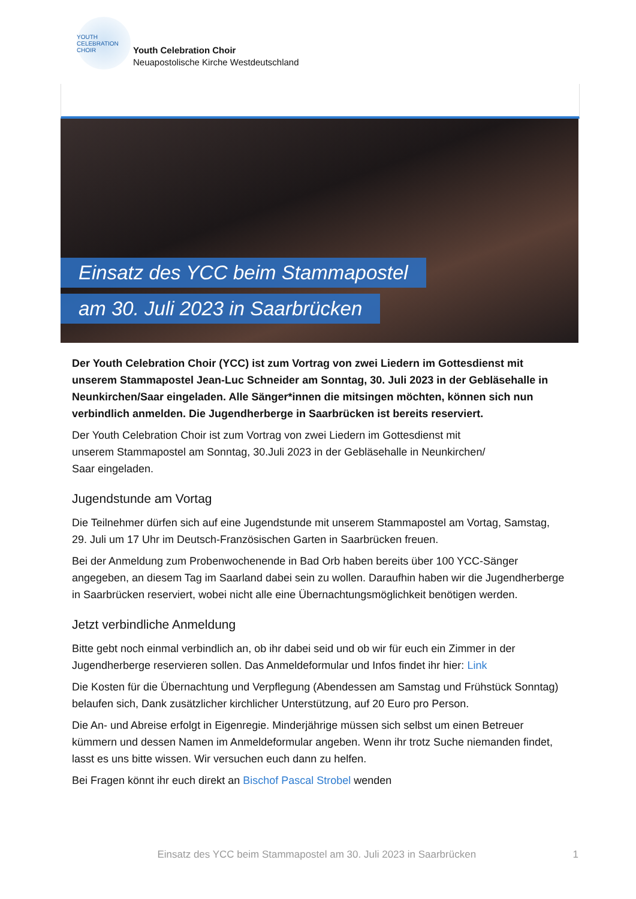YOUTH CELEBRATION CHOIR
Youth Celebration Choir
Neuapostolische Kirche Westdeutschland
Einsatz des YCC beim Stammapostel
am 30. Juli 2023 in Saarbrücken
Der Youth Celebration Choir (YCC) ist zum Vortrag von zwei Liedern im Gottesdienst mit unserem Stammapostel Jean-Luc Schneider am Sonntag, 30. Juli 2023 in der Gebläsehalle in Neunkirchen/Saar eingeladen. Alle Sänger*innen die mitsingen möchten, können sich nun verbindlich anmelden. Die Jugendherberge in Saarbrücken ist bereits reserviert.
Der Youth Celebration Choir ist zum Vortrag von zwei Liedern im Gottesdienst mit
unserem Stammapostel am Sonntag, 30.Juli 2023 in der Gebläsehalle in Neunkirchen/
Saar eingeladen.
Jugendstunde am Vortag
Die Teilnehmer dürfen sich auf eine Jugendstunde mit unserem Stammapostel am Vortag, Samstag, 29. Juli um 17 Uhr im Deutsch-Französischen Garten in Saarbrücken freuen.
Bei der Anmeldung zum Probenwochenende in Bad Orb haben bereits über 100 YCC-Sänger angegeben, an diesem Tag im Saarland dabei sein zu wollen. Daraufhin haben wir die Jugendherberge in Saarbrücken reserviert, wobei nicht alle eine Übernachtungsmöglichkeit benötigen werden.
Jetzt verbindliche Anmeldung
Bitte gebt noch einmal verbindlich an, ob ihr dabei seid und ob wir für euch ein Zimmer in der Jugendherberge reservieren sollen. Das Anmeldeformular und Infos findet ihr hier: Link
Die Kosten für die Übernachtung und Verpflegung (Abendessen am Samstag und Frühstück Sonntag) belaufen sich, Dank zusätzlicher kirchlicher Unterstützung, auf 20 Euro pro Person.
Die An- und Abreise erfolgt in Eigenregie. Minderjährige müssen sich selbst um einen Betreuer kümmern und dessen Namen im Anmeldeformular angeben. Wenn ihr trotz Suche niemanden findet, lasst es uns bitte wissen. Wir versuchen euch dann zu helfen.
Bei Fragen könnt ihr euch direkt an Bischof Pascal Strobel wenden
Einsatz des YCC beim Stammapostel am 30. Juli 2023 in Saarbrücken
1